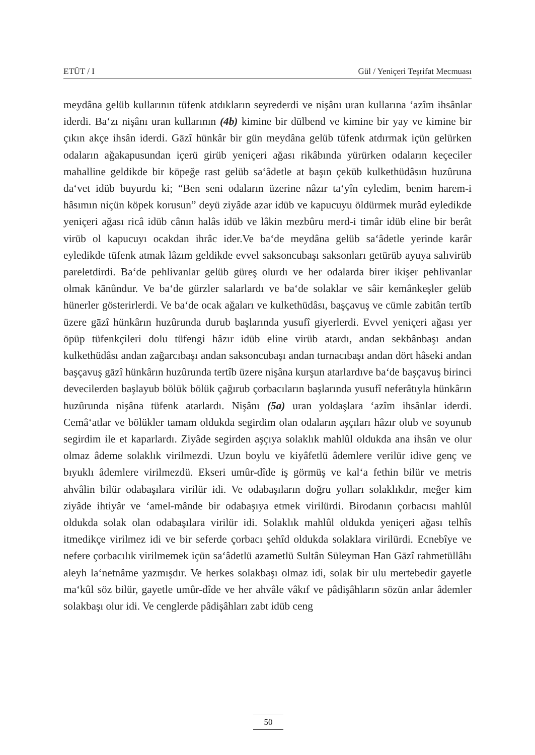ETÜT / I Gül / Yeniçeri Teşrifat Mecmuası
meydâna gelüb kullarının tüfenk atdıkların seyrederdi ve nişânı uran kullarına ‘azîm ihsânlar iderdi. Ba‘zı nişânı uran kullarının (4b) kimine bir dülbend ve kimine bir yay ve kimine bir çıkın akçe ihsân iderdi. Gāzî hünkâr bir gün meydâna gelüb tüfenk atdırmak içün gelürken odaların ağakapusundan içerü girüb yeniçeri ağası rikâbında yürürken odaların keçeciler mahalline geldikde bir köpeğe rast gelüb sa‘âdetle at başın çeküb kulkethüdâsın huzûruna da‘vet idüb buyurdu ki; “Ben seni odaların üzerine nâzır ta‘yîn eyledim, benim harem-i hâsımın niçün köpek korusun” deyü ziyâde azar idüb ve kapucuyu öldürmek murâd eyledikde yeniçeri ağası ricâ idüb cânın halâs idüb ve lâkin mezbûru merd-i timâr idüb eline bir berât virüb ol kapucuyı ocakdan ihrâc ider.Ve ba‘de meydâna gelüb sa‘âdetle yerinde karâr eyledikde tüfenk atmak lâzım geldikde evvel saksoncubaşı saksonları getürüb ayuya salıvirüb pareletdirdi. Ba‘de pehlivanlar gelüb güreş olurdı ve her odalarda birer ikişer pehlivanlar olmak kānûndur. Ve ba‘de gürzler salarlardı ve ba‘de solaklar ve sâir kemânkeşler gelüb hünerler gösterirlerdi. Ve ba‘de ocak ağaları ve kulkethüdâsı, başçavuş ve cümle zabitân tertîb üzere gāzî hünkârın huzûrunda durub başlarında yusufî giyerlerdi. Evvel yeniçeri ağası yer öpüp tüfenkçileri dolu tüfengi hâzır idüb eline virüb atardı, andan sekbânbaşı andan kulkethüdâsı andan zağarcıbaşı andan saksoncubaşı andan turnacıbaşı andan dört hâseki andan başçavuş gāzî hünkârın huzûrunda tertîb üzere nişâna kurşun atarlardıve ba‘de başçavuş birinci devecilerden başlayub bölük bölük çağırub çorbacıların başlarında yusufî neferâtıyla hünkârın huzûrunda nişâna tüfenk atarlardı. Nişânı (5a) uran yoldaşlara ‘azîm ihsânlar iderdi. Cemâ‘atlar ve bölükler tamam oldukda segirdim olan odaların aşçıları hâzır olub ve soyunub segirdim ile et kaparlardı. Ziyâde segirden aşçıya solaklık mahlûl oldukda ana ihsân ve olur olmaz âdeme solaklık virilmezdi. Uzun boylu ve kiyâfetlü âdemlere verilür idive genç ve bıyuklı âdemlere virilmezdü. Ekseri umûr-dîde iş görmüş ve kal‘a fethin bilür ve metris ahvâlin bilür odabaşılara virilür idi. Ve odabaşıların doğru yolları solaklıkdır, meğer kim ziyâde ihtiyâr ve ‘amel-mânde bir odabaşıya etmek virilürdi. Birodanın çorbacısı mahlûl oldukda solak olan odabaşılara virilür idi. Solaklık mahlûl oldukda yeniçeri ağası telhîs itmedikçe virilmez idi ve bir seferde çorbacı şehîd oldukda solaklara virilürdi. Ecnebîye ve nefere çorbacılık virilmemek içün sa‘âdetlü azametlü Sultân Süleyman Han Gāzî rahmetüllâhı aleyh la‘netnâme yazmışdır. Ve herkes solakbaşı olmaz idi, solak bir ulu mertebedir gayetle ma‘kûl söz bilür, gayetle umûr-dîde ve her ahvâle vâkıf ve pâdişâhların sözün anlar âdemler solakbaşı olur idi. Ve cenglerde pâdişâhları zabt idüb ceng
50